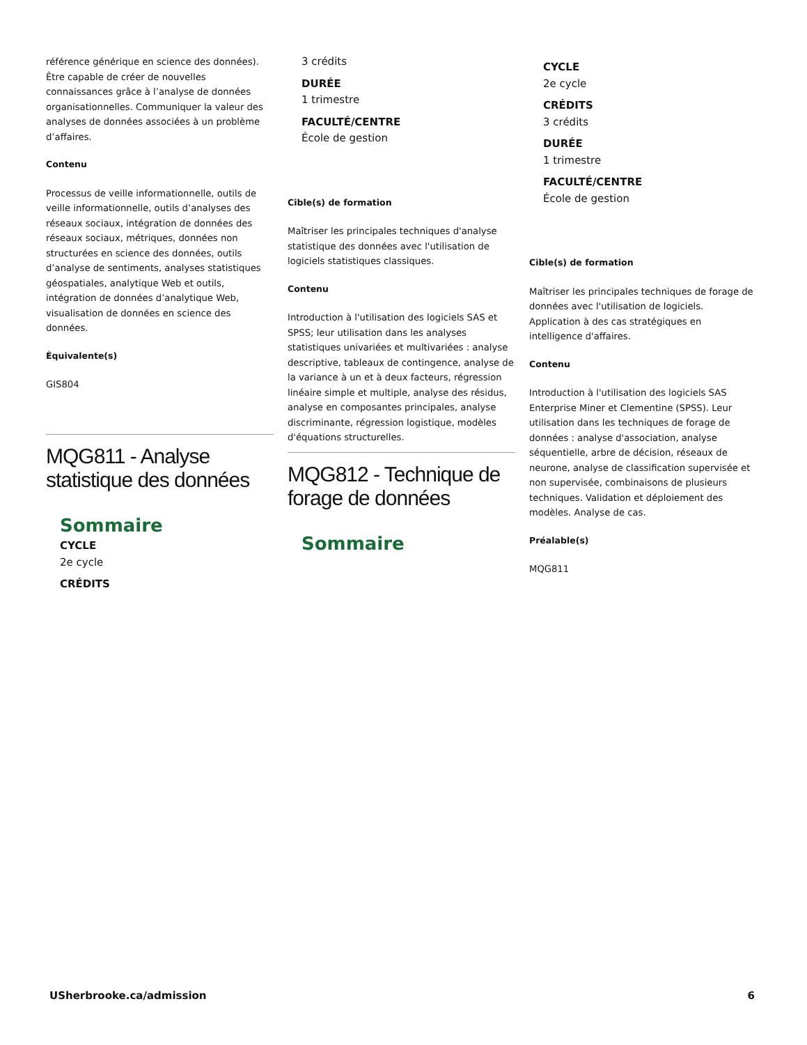référence générique en science des données). Être capable de créer de nouvelles connaissances grâce à l’analyse de données organisationnelles. Communiquer la valeur des analyses de données associées à un problème d’affaires.
Contenu
Processus de veille informationnelle, outils de veille informationnelle, outils d’analyses des réseaux sociaux, intégration de données des réseaux sociaux, métriques, données non structurées en science des données, outils d’analyse de sentiments, analyses statistiques géospatiales, analytique Web et outils, intégration de données d’analytique Web, visualisation de données en science des données.
Équivalente(s)
GIS804
MQG811 - Analyse statistique des données
Sommaire
CYCLE
2e cycle
CRÉDITS
3 crédits
DURÉE
1 trimestre
FACULTÉ/CENTRE
École de gestion
Cible(s) de formation
Maîtriser les principales techniques d'analyse statistique des données avec l'utilisation de logiciels statistiques classiques.
Contenu
Introduction à l'utilisation des logiciels SAS et SPSS; leur utilisation dans les analyses statistiques univariées et multivariées : analyse descriptive, tableaux de contingence, analyse de la variance à un et à deux facteurs, régression linéaire simple et multiple, analyse des résidus, analyse en composantes principales, analyse discriminante, régression logistique, modèles d'équations structurelles.
MQG812 - Technique de forage de données
Sommaire
CYCLE
2e cycle
CRÉDITS
3 crédits
DURÉE
1 trimestre
FACULTÉ/CENTRE
École de gestion
Cible(s) de formation
Maîtriser les principales techniques de forage de données avec l'utilisation de logiciels. Application à des cas stratégiques en intelligence d'affaires.
Contenu
Introduction à l'utilisation des logiciels SAS Enterprise Miner et Clementine (SPSS). Leur utilisation dans les techniques de forage de données : analyse d'association, analyse séquentielle, arbre de décision, réseaux de neurone, analyse de classification supervisée et non supervisée, combinaisons de plusieurs techniques. Validation et déploiement des modèles. Analyse de cas.
Préalable(s)
MQG811
USherbrooke.ca/admission 6